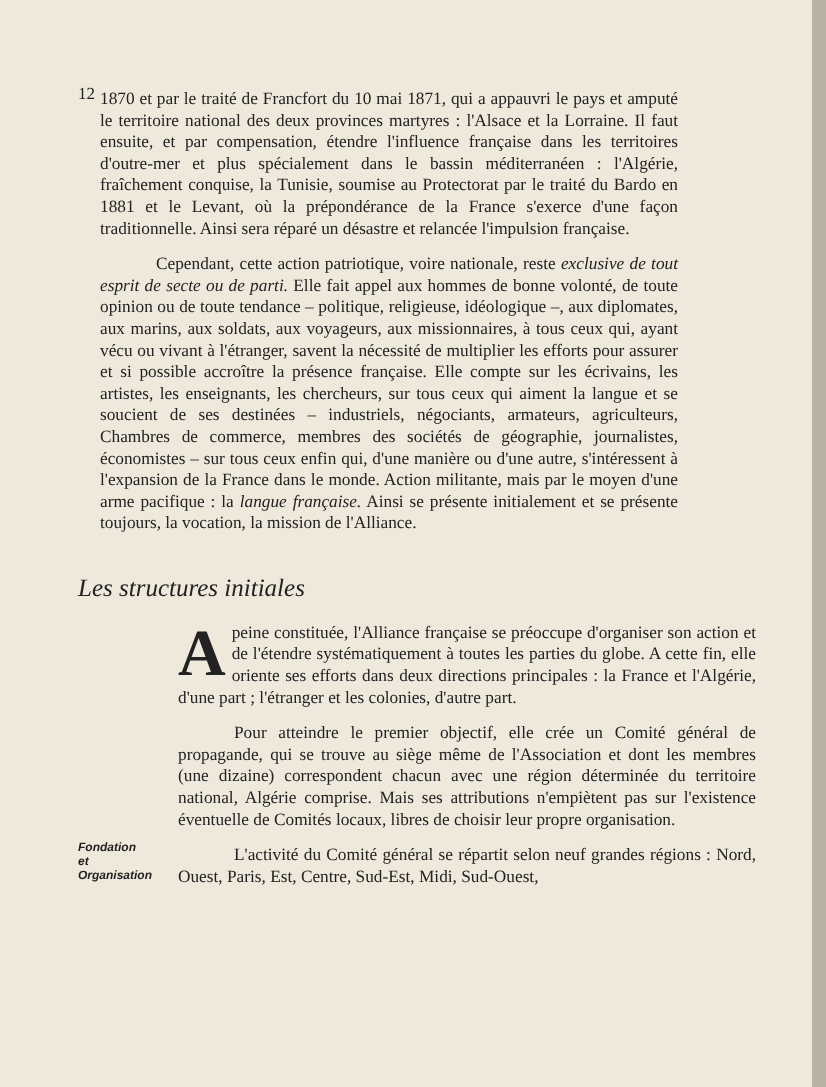12
1870 et par le traité de Francfort du 10 mai 1871, qui a appauvri le pays et amputé le territoire national des deux provinces martyres : l'Alsace et la Lorraine. Il faut ensuite, et par compensation, étendre l'influence française dans les territoires d'outre-mer et plus spécialement dans le bassin méditerranéen : l'Algérie, fraîchement conquise, la Tunisie, soumise au Protectorat par le traité du Bardo en 1881 et le Levant, où la prépondérance de la France s'exerce d'une façon traditionnelle. Ainsi sera réparé un désastre et relancée l'impulsion française.
Cependant, cette action patriotique, voire nationale, reste exclusive de tout esprit de secte ou de parti. Elle fait appel aux hommes de bonne volonté, de toute opinion ou de toute tendance – politique, religieuse, idéologique –, aux diplomates, aux marins, aux soldats, aux voyageurs, aux missionnaires, à tous ceux qui, ayant vécu ou vivant à l'étranger, savent la nécessité de multiplier les efforts pour assurer et si possible accroître la présence française. Elle compte sur les écrivains, les artistes, les enseignants, les chercheurs, sur tous ceux qui aiment la langue et se soucient de ses destinées – industriels, négociants, armateurs, agriculteurs, Chambres de commerce, membres des sociétés de géographie, journalistes, économistes – sur tous ceux enfin qui, d'une manière ou d'une autre, s'intéressent à l'expansion de la France dans le monde. Action militante, mais par le moyen d'une arme pacifique : la langue française. Ainsi se présente initialement et se présente toujours, la vocation, la mission de l'Alliance.
Les structures initiales
Apeine constituée, l'Alliance française se préoccupe d'organiser son action et de l'étendre systématiquement à toutes les parties du globe. A cette fin, elle oriente ses efforts dans deux directions principales : la France et l'Algérie, d'une part ; l'étranger et les colonies, d'autre part.
Pour atteindre le premier objectif, elle crée un Comité général de propagande, qui se trouve au siège même de l'Association et dont les membres (une dizaine) correspondent chacun avec une région déterminée du territoire national, Algérie comprise. Mais ses attributions n'empiètent pas sur l'existence éventuelle de Comités locaux, libres de choisir leur propre organisation.
Fondation
et
Organisation
L'activité du Comité général se répartit selon neuf grandes régions : Nord, Ouest, Paris, Est, Centre, Sud-Est, Midi, Sud-Ouest,